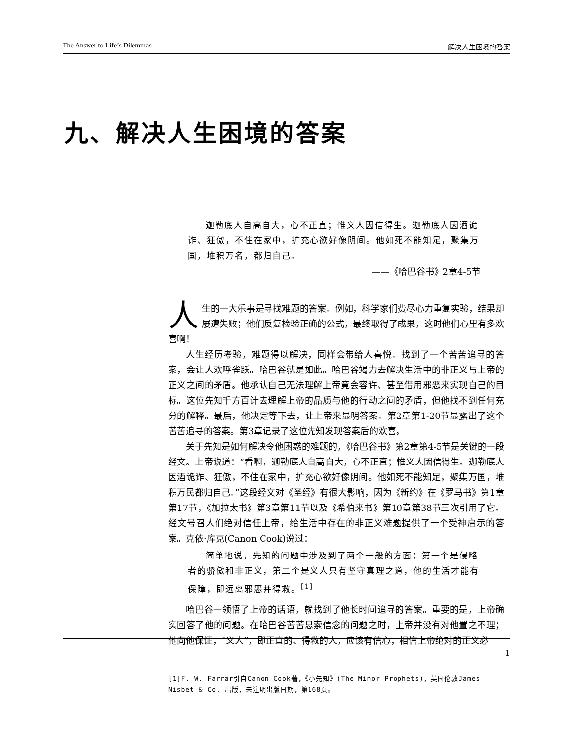The Answer to Life’s Dilemmas 解决人生困境的答案
九、解决人生困境的答案
迦勒底人自高自大，心不正直；惟义人因信得生。迦勒底人因酒诡诈、狂傲，不住在家中，扩充心欲好像阴间。他如死不能知足，聚集万国，堆积万名，都归自己。
——《哈巴谷书》2章4-5节
人生的一大乐事是寻找难题的答案。例如，科学家们费尽心力重复实验，结果却屡遭失败；他们反复检验正确的公式，最终取得了成果，这时他们心里有多欢喜啊！
人生经历考验，难题得以解决，同样会带给人喜悦。找到了一个苦苦追寻的答案，会让人欢呼雀跃。哈巴谷就是如此。哈巴谷竭力去解决生活中的非正义与上帝的正义之间的矛盾。他承认自己无法理解上帝竟会容许、甚至借用邪恶来实现自己的目标。这位先知千方百计去理解上帝的品质与他的行动之间的矛盾，但他找不到任何充分的解释。最后，他决定等下去，让上帝来显明答案。第2章第1-20节显露出了这个苦苦追寻的答案。第3章记录了这位先知发现答案后的欢喜。
关于先知是如何解决令他困惑的难题的，《哈巴谷书》第2章第4-5节是关键的一段经文。上帝说道：“看啊，迦勒底人自高自大，心不正直；惟义人因信得生。迦勒底人因酒诡诈、狂傲，不住在家中，扩充心欲好像阴间。他如死不能知足，聚集万国，堆积万民都归自己。”这段经文对《圣经》有很大影响，因为《新约》在《罗马书》第1章第17节，《加拉太书》第3章第11节以及《希伯来书》第10章第38节三次引用了它。经文号召人们绝对信任上帝，给生活中存在的非正义难题提供了一个受神启示的答案。克依·库克(Canon Cook)说过：
简单地说，先知的问题中涉及到了两个一般的方面：第一个是侵略者的骄傲和非正义，第二个是义人只有坚守真理之道，他的生活才能有保障，即远离邪恶并得救。<sup>[1]</sup>
哈巴谷一领悟了上帝的话语，就找到了他长时间追寻的答案。重要的是，上帝确实回答了他的问题。在哈巴谷苦苦思索信念的问题之时，上帝并没有对他置之不理；他向他保证，“义人”，即正直的、得救的人，应该有信心，相信上帝绝对的正义必
[1]F. W. Farrar引自Canon Cook著，《小先知》(The Minor Prophets)，英国伦敦James Nisbet & Co. 出版，未注明出版日期，第168页。
1